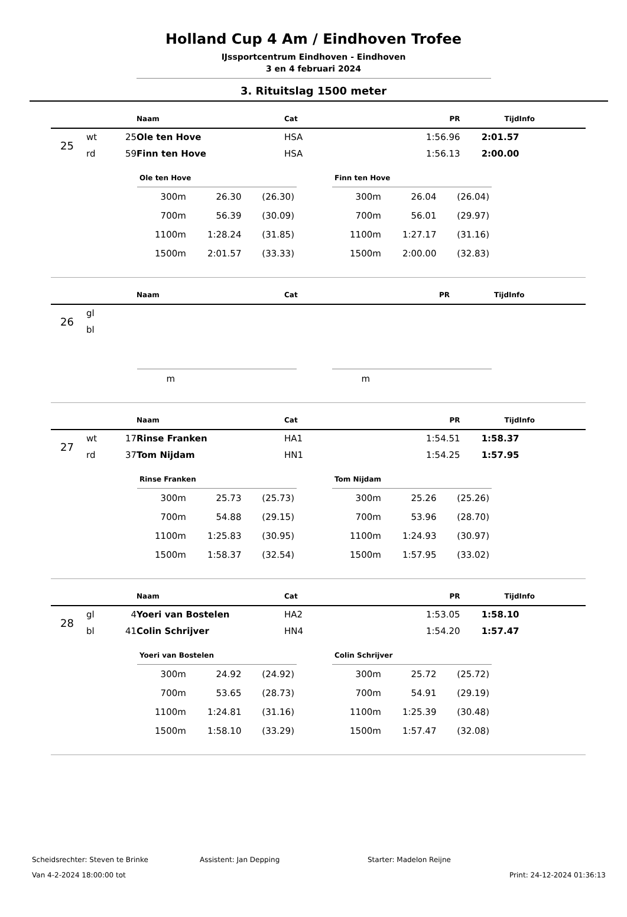Holland Cup 4 Am / Eindhoven Trofee
IJssportcentrum Eindhoven - Eindhoven
3 en 4 februari 2024
3. Rituitslag 1500 meter
| | | | Naam | Cat | PR | Tijd | Info |
| --- | --- | --- | --- | --- | --- | --- | --- |
| 25 | wt | 25 | Ole ten Hove | HSA | 1:56.96 | 2:01.57 | |
| | rd | 59 | Finn ten Hove | HSA | 1:56.13 | 2:00.00 | |
| Ole ten Hove | | |
| --- | --- | --- |
| 300m | 26.30 | (26.30) |
| 700m | 56.39 | (30.09) |
| 1100m | 1:28.24 | (31.85) |
| 1500m | 2:01.57 | (33.33) |
| Finn ten Hove | | |
| --- | --- | --- |
| 300m | 26.04 | (26.04) |
| 700m | 56.01 | (29.97) |
| 1100m | 1:27.17 | (31.16) |
| 1500m | 2:00.00 | (32.83) |
| | | | Naam | Cat | PR | Tijd | Info |
| --- | --- | --- | --- | --- | --- | --- | --- |
| 26 | gl | | | | | | |
| | bl | | | | | | |
| m | | |
| m | | |
| | | | Naam | Cat | PR | Tijd | Info |
| --- | --- | --- | --- | --- | --- | --- | --- |
| 27 | wt | 17 | Rinse Franken | HA1 | 1:54.51 | 1:58.37 | |
| | rd | 37 | Tom Nijdam | HN1 | 1:54.25 | 1:57.95 | |
| Rinse Franken | | |
| --- | --- | --- |
| 300m | 25.73 | (25.73) |
| 700m | 54.88 | (29.15) |
| 1100m | 1:25.83 | (30.95) |
| 1500m | 1:58.37 | (32.54) |
| Tom Nijdam | | |
| --- | --- | --- |
| 300m | 25.26 | (25.26) |
| 700m | 53.96 | (28.70) |
| 1100m | 1:24.93 | (30.97) |
| 1500m | 1:57.95 | (33.02) |
| | | | Naam | Cat | PR | Tijd | Info |
| --- | --- | --- | --- | --- | --- | --- | --- |
| 28 | gl | 4 | Yoeri van Bostelen | HA2 | 1:53.05 | 1:58.10 | |
| | bl | 41 | Colin Schrijver | HN4 | 1:54.20 | 1:57.47 | |
| Yoeri van Bostelen | | |
| --- | --- | --- |
| 300m | 24.92 | (24.92) |
| 700m | 53.65 | (28.73) |
| 1100m | 1:24.81 | (31.16) |
| 1500m | 1:58.10 | (33.29) |
| Colin Schrijver | | |
| --- | --- | --- |
| 300m | 25.72 | (25.72) |
| 700m | 54.91 | (29.19) |
| 1100m | 1:25.39 | (30.48) |
| 1500m | 1:57.47 | (32.08) |
Scheidsrechter: Steven te Brinke Assistent: Jan Depping Starter: Madelon Reijne
Van 4-2-2024 18:00:00 tot Print: 24-12-2024 01:36:13